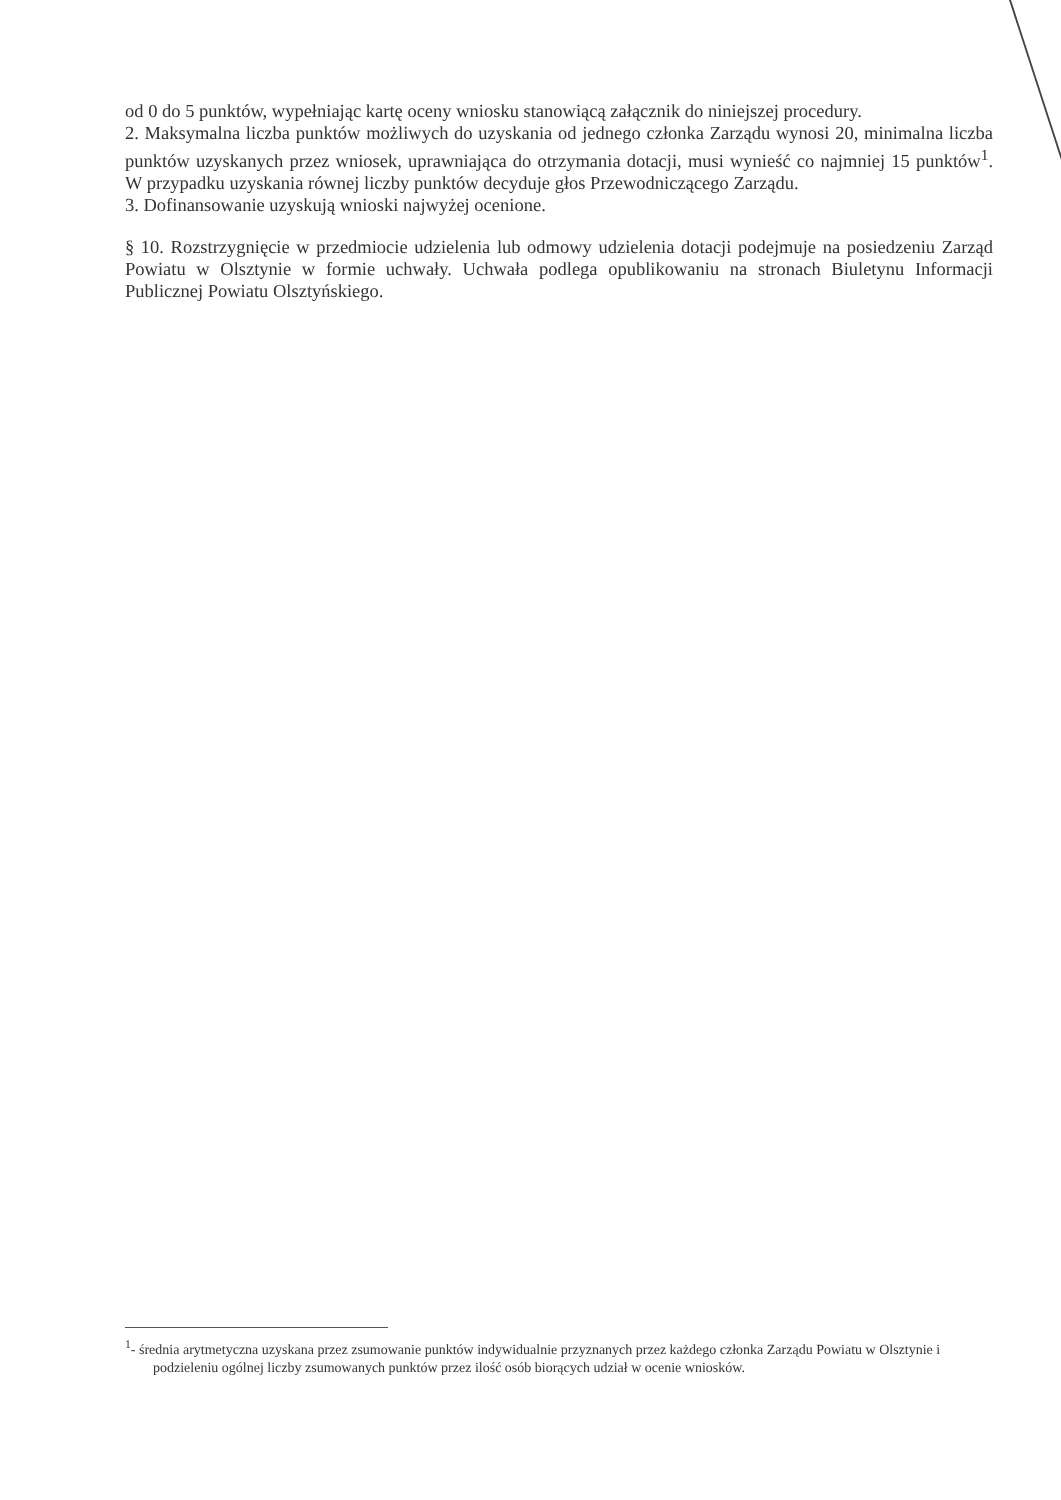od 0 do 5 punktów, wypełniając kartę oceny wniosku stanowiącą załącznik do niniejszej procedury.
2. Maksymalna liczba punktów możliwych do uzyskania od jednego członka Zarządu wynosi 20, minimalna liczba punktów uzyskanych przez wniosek, uprawniająca do otrzymania dotacji, musi wynieść co najmniej 15 punktów<sup>1</sup>. W przypadku uzyskania równej liczby punktów decyduje głos Przewodniczącego Zarządu.
3. Dofinansowanie uzyskują wnioski najwyżej ocenione.
§ 10. Rozstrzygnięcie w przedmiocie udzielenia lub odmowy udzielenia dotacji podejmuje na posiedzeniu Zarząd Powiatu w Olsztynie w formie uchwały. Uchwała podlega opublikowaniu na stronach Biuletynu Informacji Publicznej Powiatu Olsztyńskiego.
<sup>1</sup>- średnia arytmetyczna uzyskana przez zsumowanie punktów indywidualnie przyznanych przez każdego członka Zarządu Powiatu w Olsztynie i podzieleniu ogólnej liczby zsumowanych punktów przez ilość osób biorących udział w ocenie wniosków.